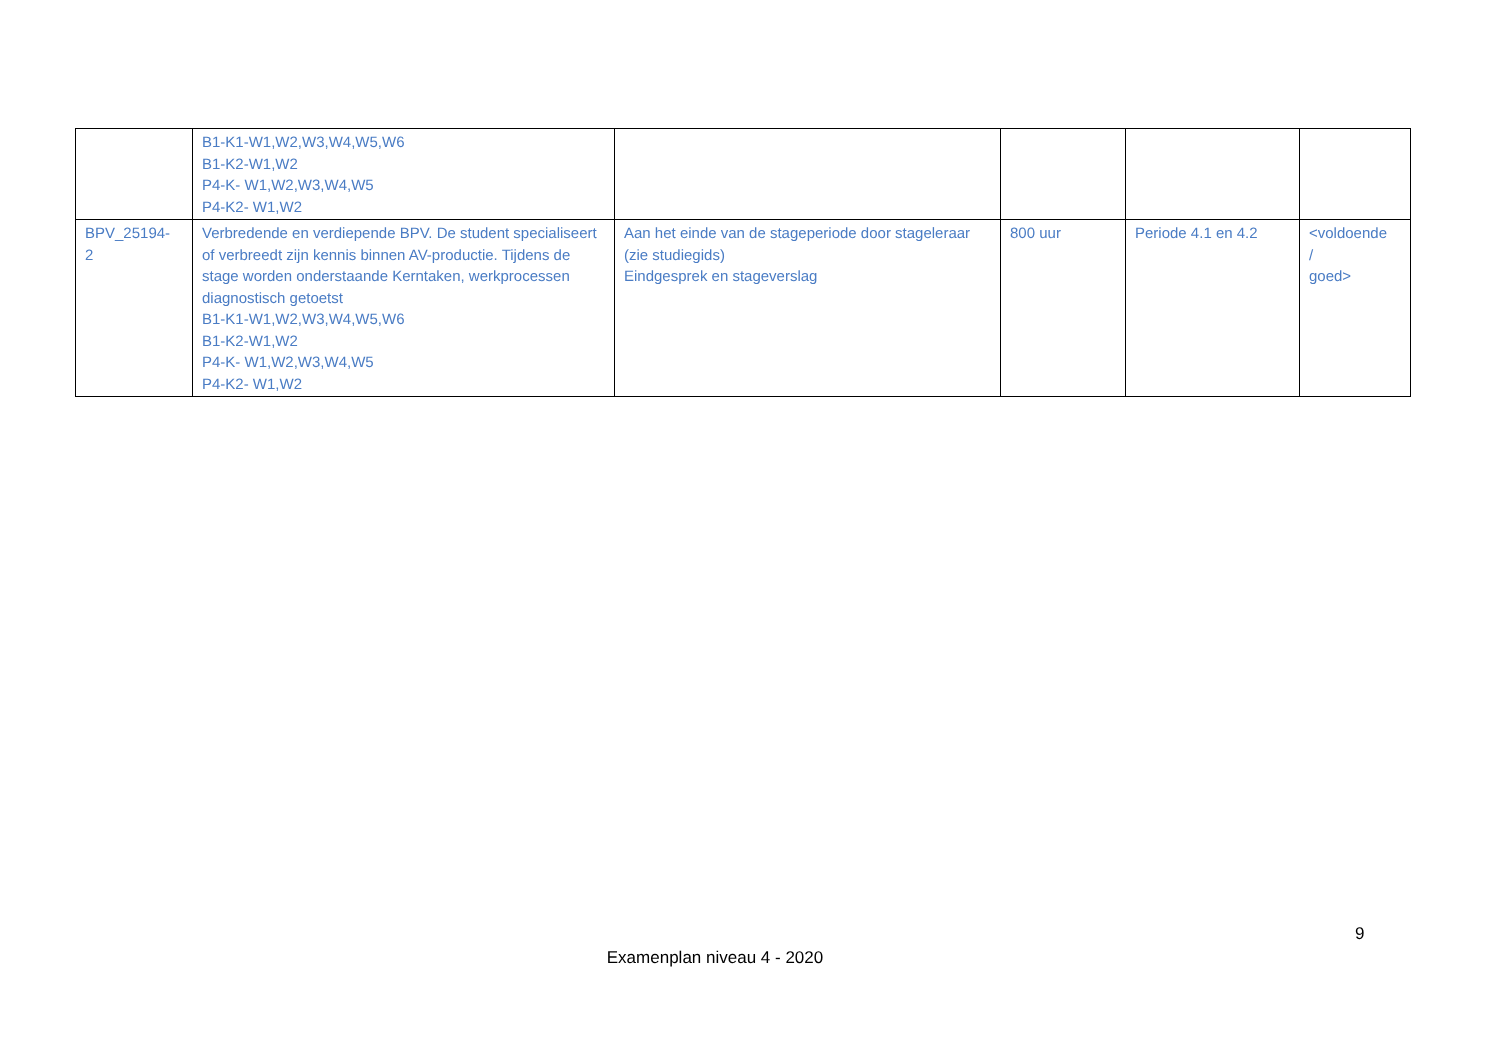| | B1-K1-W1,W2,W3,W4,W5,W6 B1-K2-W1,W2 P4-K- W1,W2,W3,W4,W5 P4-K2- W1,W2 | | | | |
| BPV_25194- 2 | Verbredende en verdiepende BPV. De student specialiseert of verbreedt zijn kennis binnen AV-productie. Tijdens de stage worden onderstaande Kerntaken, werkprocessen diagnostisch getoetst B1-K1-W1,W2,W3,W4,W5,W6 B1-K2-W1,W2 P4-K- W1,W2,W3,W4,W5 P4-K2- W1,W2 | Aan het einde van de stageperiode door stageleraar (zie studiegids) Eindgesprek en stageverslag | 800 uur | Periode 4.1 en 4.2 | <voldoende / goed> |
9
Examenplan niveau 4 - 2020